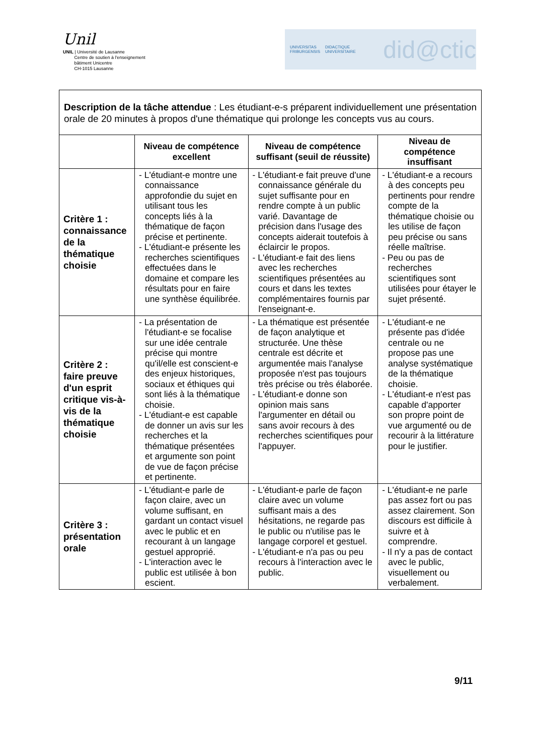Unil
UNIL | Université de Lausanne
Centre de soutien à l'enseignement
bâtiment Unicentre
CH-1015 Lausanne
UNIVERSITAS
FRIBURGENSIS DIDACTIQUE UNIVERSITAIRE did@ctic
| Description de la tâche attendue : Les étudiant-e-s préparent individuellement une présentation orale de 20 minutes à propos d'une thématique qui prolonge les concepts vus au cours. | | | |
| | Niveau de compétence excellent | Niveau de compétence suffisant (seuil de réussite) | Niveau de compétence insuffisant |
| Critère 1 : connaissance de la thématique choisie | - L'étudiant-e montre une connaissance approfondie du sujet en utilisant tous les concepts liés à la thématique de façon précise et pertinente. - L'étudiant-e présente les recherches scientifiques effectuées dans le domaine et compare les résultats pour en faire une synthèse équilibrée. | - L'étudiant-e fait preuve d'une connaissance générale du sujet suffisante pour en rendre compte à un public varié. Davantage de précision dans l'usage des concepts aiderait toutefois à éclaircir le propos. - L'étudiant-e fait des liens avec les recherches scientifiques présentées au cours et dans les textes complémentaires fournis par l'enseignant-e. | - L'étudiant-e a recours à des concepts peu pertinents pour rendre compte de la thématique choisie ou les utilise de façon peu précise ou sans réelle maîtrise. - Peu ou pas de recherches scientifiques sont utilisées pour étayer le sujet présenté. |
| Critère 2 : faire preuve d'un esprit critique vis-à-vis de la thématique choisie | - La présentation de l'étudiant-e se focalise sur une idée centrale précise qui montre qu'il/elle est conscient-e des enjeux historiques, sociaux et éthiques qui sont liés à la thématique choisie. - L'étudiant-e est capable de donner un avis sur les recherches et la thématique présentées et argumente son point de vue de façon précise et pertinente. | - La thématique est présentée de façon analytique et structurée. Une thèse centrale est décrite et argumentée mais l'analyse proposée n'est pas toujours très précise ou très élaborée. - L'étudiant-e donne son opinion mais sans l'argumenter en détail ou sans avoir recours à des recherches scientifiques pour l'appuyer. | - L'étudiant-e ne présente pas d'idée centrale ou ne propose pas une analyse systématique de la thématique choisie. - L'étudiant-e n'est pas capable d'apporter son propre point de vue argumenté ou de recourir à la littérature pour le justifier. |
| Critère 3 : présentation orale | - L'étudiant-e parle de façon claire, avec un volume suffisant, en gardant un contact visuel avec le public et en recourant à un langage gestuel approprié. - L'interaction avec le public est utilisée à bon escient. | - L'étudiant-e parle de façon claire avec un volume suffisant mais a des hésitations, ne regarde pas le public ou n'utilise pas le langage corporel et gestuel. - L'étudiant-e n'a pas ou peu recours à l'interaction avec le public. | - L'étudiant-e ne parle pas assez fort ou pas assez clairement. Son discours est difficile à suivre et à comprendre. - Il n'y a pas de contact avec le public, visuellement ou verbalement. |
9/11